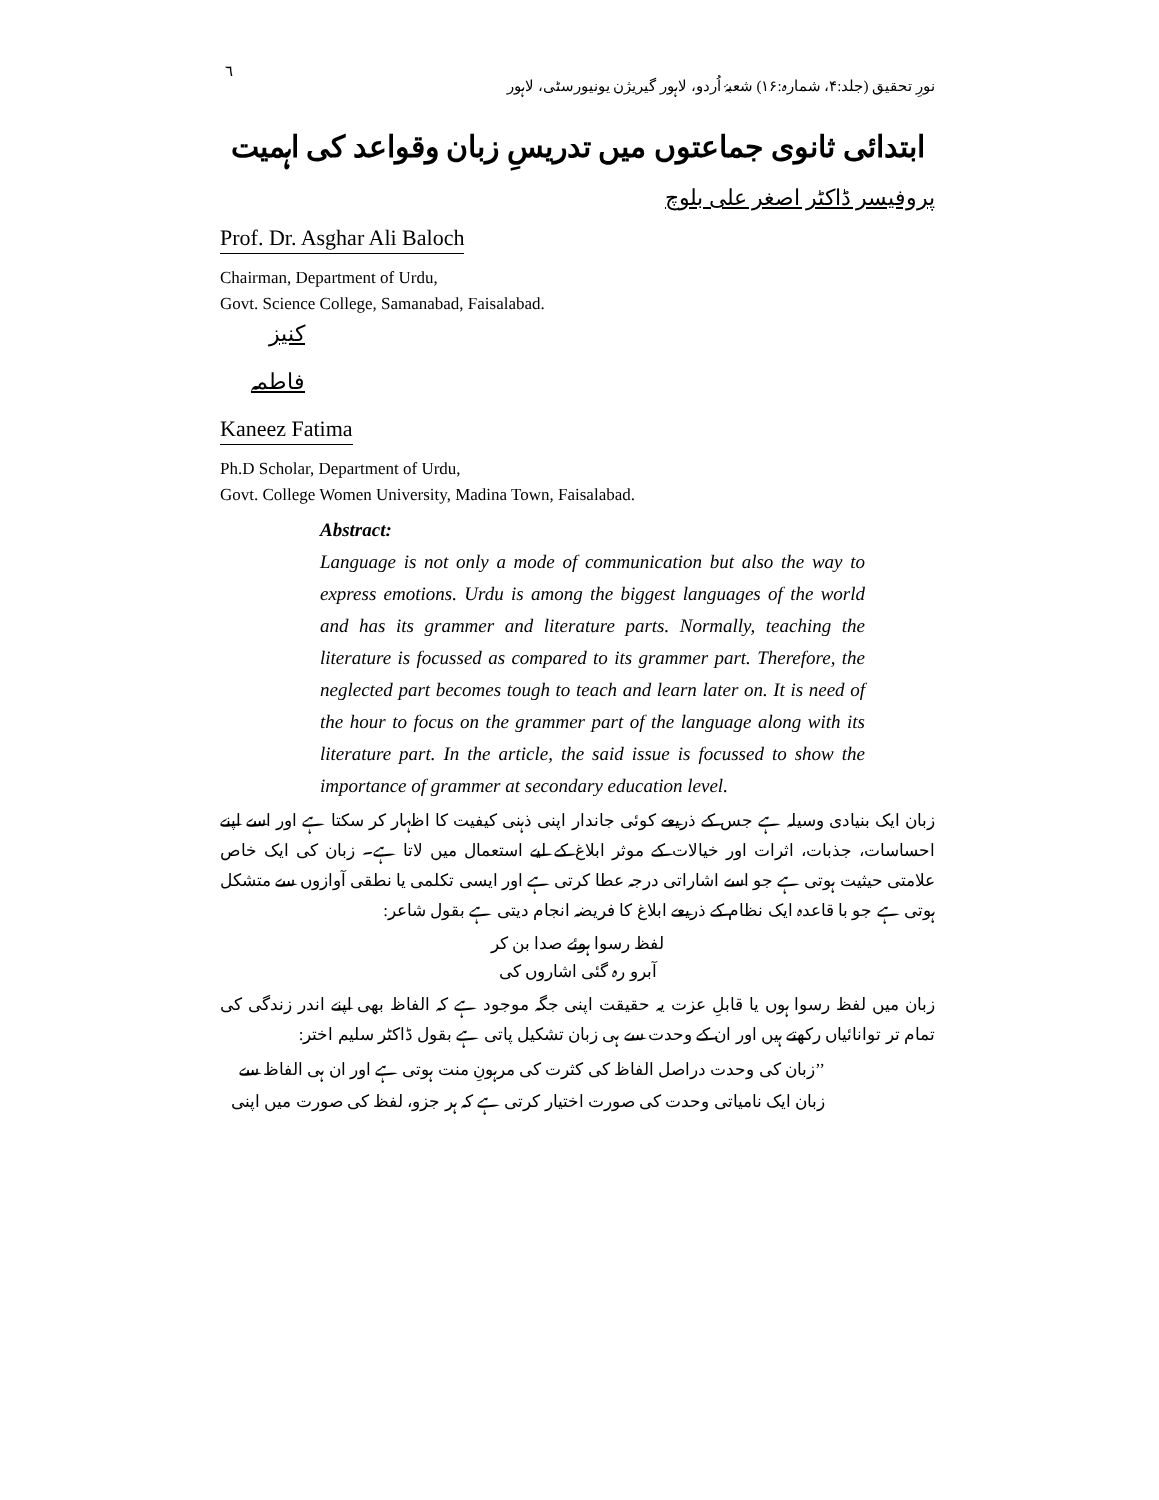٦ نورِ تحقیق (جلد:۴، شمارہ:۱۶) شعبۂ اُردو، لاہور گیریژن یونیورسٹی، لاہور
ابتدائی ثانوی جماعتوں میں تدریسِ زبان وقواعد کی اہمیت
پروفیسر ڈاکٹر اصغر علی بلوچ
Prof. Dr. Asghar Ali Baloch
Chairman, Department of Urdu,
Govt. Science College, Samanabad, Faisalabad.
کنیز فاطمہ
Kaneez Fatima
Ph.D Scholar, Department of Urdu,
Govt. College Women University, Madina Town, Faisalabad.
Abstract:
Language is not only a mode of communication but also the way to express emotions. Urdu is among the biggest languages of the world and has its grammer and literature parts. Normally, teaching the literature is focussed as compared to its grammer part. Therefore, the neglected part becomes tough to teach and learn later on. It is need of the hour to focus on the grammer part of the language along with its literature part. In the article, the said issue is focussed to show the importance of grammer at secondary education level.
زبان ایک بنیادی وسیلہ ہے جس کے ذریعے کوئی جاندار اپنی ذہنی کیفیت کا اظہار کر سکتا ہے اور اسے اپنے احساسات، جذبات، اثرات اور خیالات کے موثر ابلاغ کے لیے استعمال میں لاتا ہے۔ زبان کی ایک خاص علامتی حیثیت ہوتی ہے جو اسے اشاراتی درجہ عطا کرتی ہے اور ایسی تکلمی یا نطقی آوازوں سے متشکل ہوتی ہے جو با قاعدہ ایک نظام کے ذریعے ابلاغ کا فریضہ انجام دیتی ہے بقول شاعر:
لفظ رسوا ہوئے صدا بن کر
آبرو رہ گئی اشاروں کی
زبان میں لفظ رسوا ہوں یا قابلِ عزت یہ حقیقت اپنی جگہ موجود ہے کہ الفاظ بھی اپنے اندر زندگی کی تمام تر توانائیاں رکھتے ہیں اور ان کے وحدت سے ہی زبان تشکیل پاتی ہے بقول ڈاکٹر سلیم اختر:
’’زبان کی وحدت دراصل الفاظ کی کثرت کی مرہونِ منت ہوتی ہے اور ان ہی الفاظ سے
زبان ایک نامیاتی وحدت کی صورت اختیار کرتی ہے کہ ہر جزو، لفظ کی صورت میں اپنی